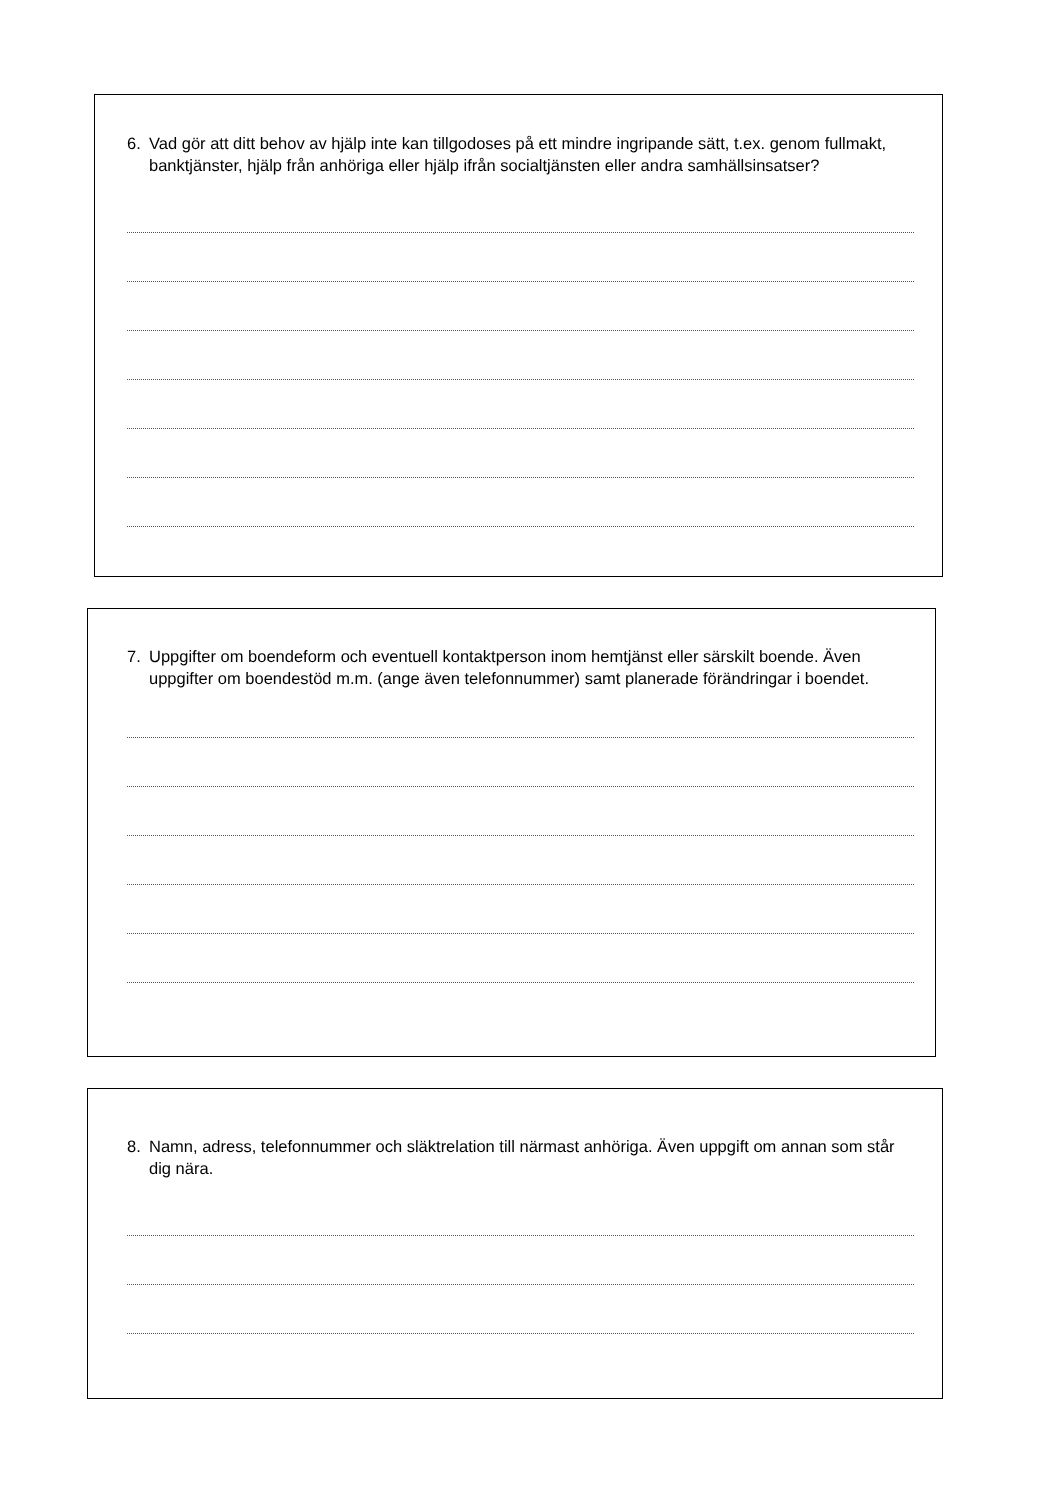6. Vad gör att ditt behov av hjälp inte kan tillgodoses på ett mindre ingripande sätt, t.ex. genom fullmakt, banktjänster, hjälp från anhöriga eller hjälp ifrån socialtjänsten eller andra samhällsinsatser?
7. Uppgifter om boendeform och eventuell kontaktperson inom hemtjänst eller särskilt boende. Även uppgifter om boendestöd m.m. (ange även telefonnummer) samt planerade förändringar i boendet.
8. Namn, adress, telefonnummer och släktrelation till närmast anhöriga. Även uppgift om annan som står dig nära.